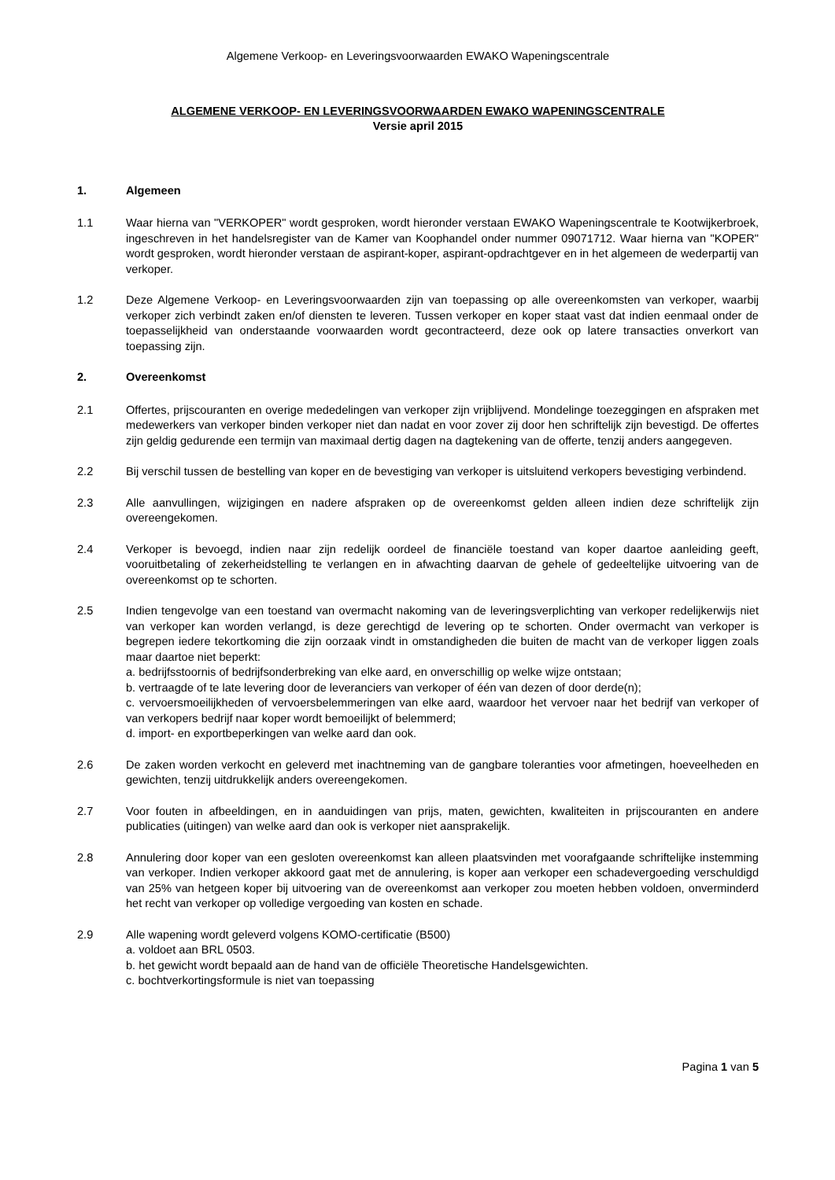Algemene Verkoop- en Leveringsvoorwaarden EWAKO Wapeningscentrale
ALGEMENE VERKOOP- EN LEVERINGSVOORWAARDEN EWAKO WAPENINGSCENTRALE
Versie april 2015
1. Algemeen
1.1 Waar hierna van "VERKOPER" wordt gesproken, wordt hieronder verstaan EWAKO Wapeningscentrale te Kootwijkerbroek, ingeschreven in het handelsregister van de Kamer van Koophandel onder nummer 09071712. Waar hierna van "KOPER" wordt gesproken, wordt hieronder verstaan de aspirant-koper, aspirant-opdrachtgever en in het algemeen de wederpartij van verkoper.
1.2 Deze Algemene Verkoop- en Leveringsvoorwaarden zijn van toepassing op alle overeenkomsten van verkoper, waarbij verkoper zich verbindt zaken en/of diensten te leveren. Tussen verkoper en koper staat vast dat indien eenmaal onder de toepasselijkheid van onderstaande voorwaarden wordt gecontracteerd, deze ook op latere transacties onverkort van toepassing zijn.
2. Overeenkomst
2.1 Offertes, prijscouranten en overige mededelingen van verkoper zijn vrijblijvend. Mondelinge toezeggingen en afspraken met medewerkers van verkoper binden verkoper niet dan nadat en voor zover zij door hen schriftelijk zijn bevestigd. De offertes zijn geldig gedurende een termijn van maximaal dertig dagen na dagtekening van de offerte, tenzij anders aangegeven.
2.2 Bij verschil tussen de bestelling van koper en de bevestiging van verkoper is uitsluitend verkopers bevestiging verbindend.
2.3 Alle aanvullingen, wijzigingen en nadere afspraken op de overeenkomst gelden alleen indien deze schriftelijk zijn overeengekomen.
2.4 Verkoper is bevoegd, indien naar zijn redelijk oordeel de financiële toestand van koper daartoe aanleiding geeft, vooruitbetaling of zekerheidstelling te verlangen en in afwachting daarvan de gehele of gedeeltelijke uitvoering van de overeenkomst op te schorten.
2.5 Indien tengevolge van een toestand van overmacht nakoming van de leveringsverplichting van verkoper redelijkerwijs niet van verkoper kan worden verlangd, is deze gerechtigd de levering op te schorten. Onder overmacht van verkoper is begrepen iedere tekortkoming die zijn oorzaak vindt in omstandigheden die buiten de macht van de verkoper liggen zoals maar daartoe niet beperkt:
a. bedrijfsstoornis of bedrijfsonderbreking van elke aard, en onverschillig op welke wijze ontstaan;
b. vertraagde of te late levering door de leveranciers van verkoper of één van dezen of door derde(n);
c. vervoersmoeilijkheden of vervoersbelemmeringen van elke aard, waardoor het vervoer naar het bedrijf van verkoper of van verkopers bedrijf naar koper wordt bemoeilijkt of belemmerd;
d. import- en exportbeperkingen van welke aard dan ook.
2.6 De zaken worden verkocht en geleverd met inachtneming van de gangbare toleranties voor afmetingen, hoeveelheden en gewichten, tenzij uitdrukkelijk anders overeengekomen.
2.7 Voor fouten in afbeeldingen, en in aanduidingen van prijs, maten, gewichten, kwaliteiten in prijscouranten en andere publicaties (uitingen) van welke aard dan ook is verkoper niet aansprakelijk.
2.8 Annulering door koper van een gesloten overeenkomst kan alleen plaatsvinden met voorafgaande schriftelijke instemming van verkoper. Indien verkoper akkoord gaat met de annulering, is koper aan verkoper een schadevergoeding verschuldigd van 25% van hetgeen koper bij uitvoering van de overeenkomst aan verkoper zou moeten hebben voldoen, onverminderd het recht van verkoper op volledige vergoeding van kosten en schade.
2.9 Alle wapening wordt geleverd volgens KOMO-certificatie (B500)
a. voldoet aan BRL 0503.
b. het gewicht wordt bepaald aan de hand van de officiële Theoretische Handelsgewichten.
c. bochtverkortingsformule is niet van toepassing
Pagina 1 van 5